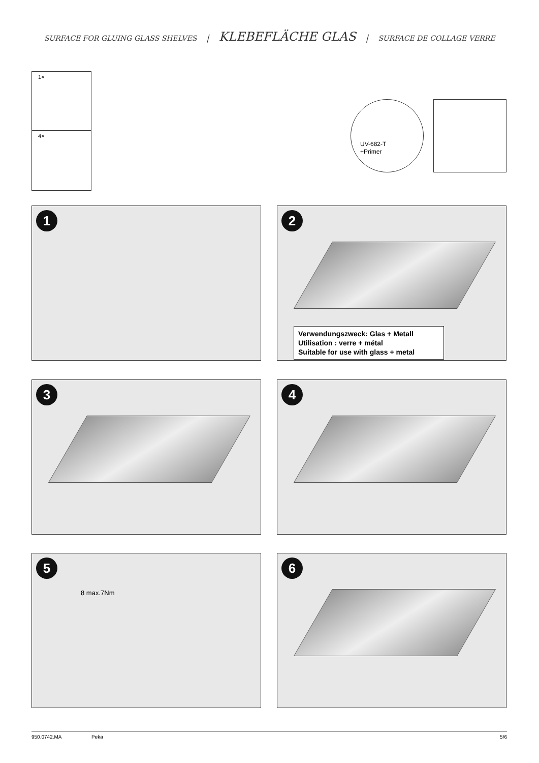SURFACE FOR GLUING GLASS SHELVES | KLEBEFLÄCHE GLAS | SURFACE DE COLLAGE VERRE
1×
4×
UV-682-T
+Primer
1 2
Verwendungszweck: Glas + Metall
Utilisation : verre + métal
Suitable for use with glass + metal
3 4
5
8 max.7Nm
6
950.0742.MA Peka 5/6